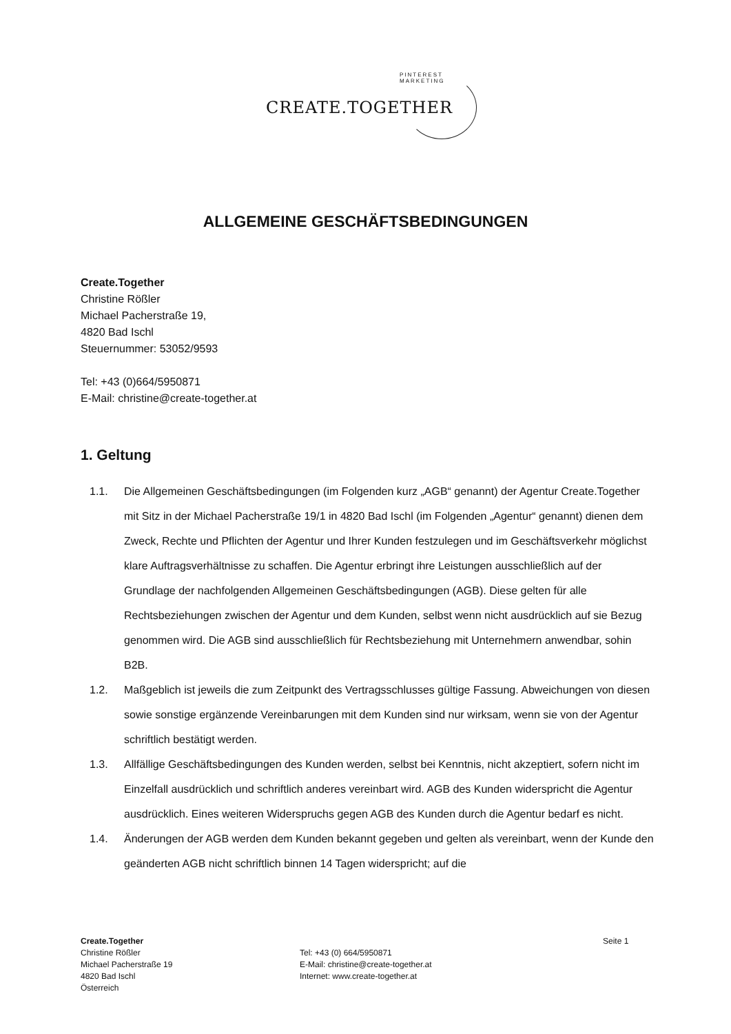PINTEREST MARKETING
CREATE.TOGETHER
ALLGEMEINE GESCHÄFTSBEDINGUNGEN
Create.Together
Christine Rößler
Michael Pacherstraße 19,
4820 Bad Ischl
Steuernummer: 53052/9593
Tel: +43 (0)664/5950871
E-Mail: christine@create-together.at
1. Geltung
1.1. Die Allgemeinen Geschäftsbedingungen (im Folgenden kurz „AGB“ genannt) der Agentur Create.Together mit Sitz in der Michael Pacherstraße 19/1 in 4820 Bad Ischl (im Folgenden „Agentur“ genannt) dienen dem Zweck, Rechte und Pflichten der Agentur und Ihrer Kunden festzulegen und im Geschäftsverkehr möglichst klare Auftragsverhältnisse zu schaffen. Die Agentur erbringt ihre Leistungen ausschließlich auf der Grundlage der nachfolgenden Allgemeinen Geschäftsbedingungen (AGB). Diese gelten für alle Rechtsbeziehungen zwischen der Agentur und dem Kunden, selbst wenn nicht ausdrücklich auf sie Bezug genommen wird. Die AGB sind ausschließlich für Rechtsbeziehung mit Unternehmern anwendbar, sohin B2B.
1.2. Maßgeblich ist jeweils die zum Zeitpunkt des Vertragsschlusses gültige Fassung. Abweichungen von diesen sowie sonstige ergänzende Vereinbarungen mit dem Kunden sind nur wirksam, wenn sie von der Agentur schriftlich bestätigt werden.
1.3. Allfällige Geschäftsbedingungen des Kunden werden, selbst bei Kenntnis, nicht akzeptiert, sofern nicht im Einzelfall ausdrücklich und schriftlich anderes vereinbart wird. AGB des Kunden widerspricht die Agentur ausdrücklich. Eines weiteren Widerspruchs gegen AGB des Kunden durch die Agentur bedarf es nicht.
1.4. Änderungen der AGB werden dem Kunden bekannt gegeben und gelten als vereinbart, wenn der Kunde den geänderten AGB nicht schriftlich binnen 14 Tagen widerspricht; auf die
Create.Together
Christine Rößler
Michael Pacherstraße 19
4820 Bad Ischl
Österreich
Tel: +43 (0) 664/5950871
E-Mail: christine@create-together.at
Internet: www.create-together.at
Seite 1